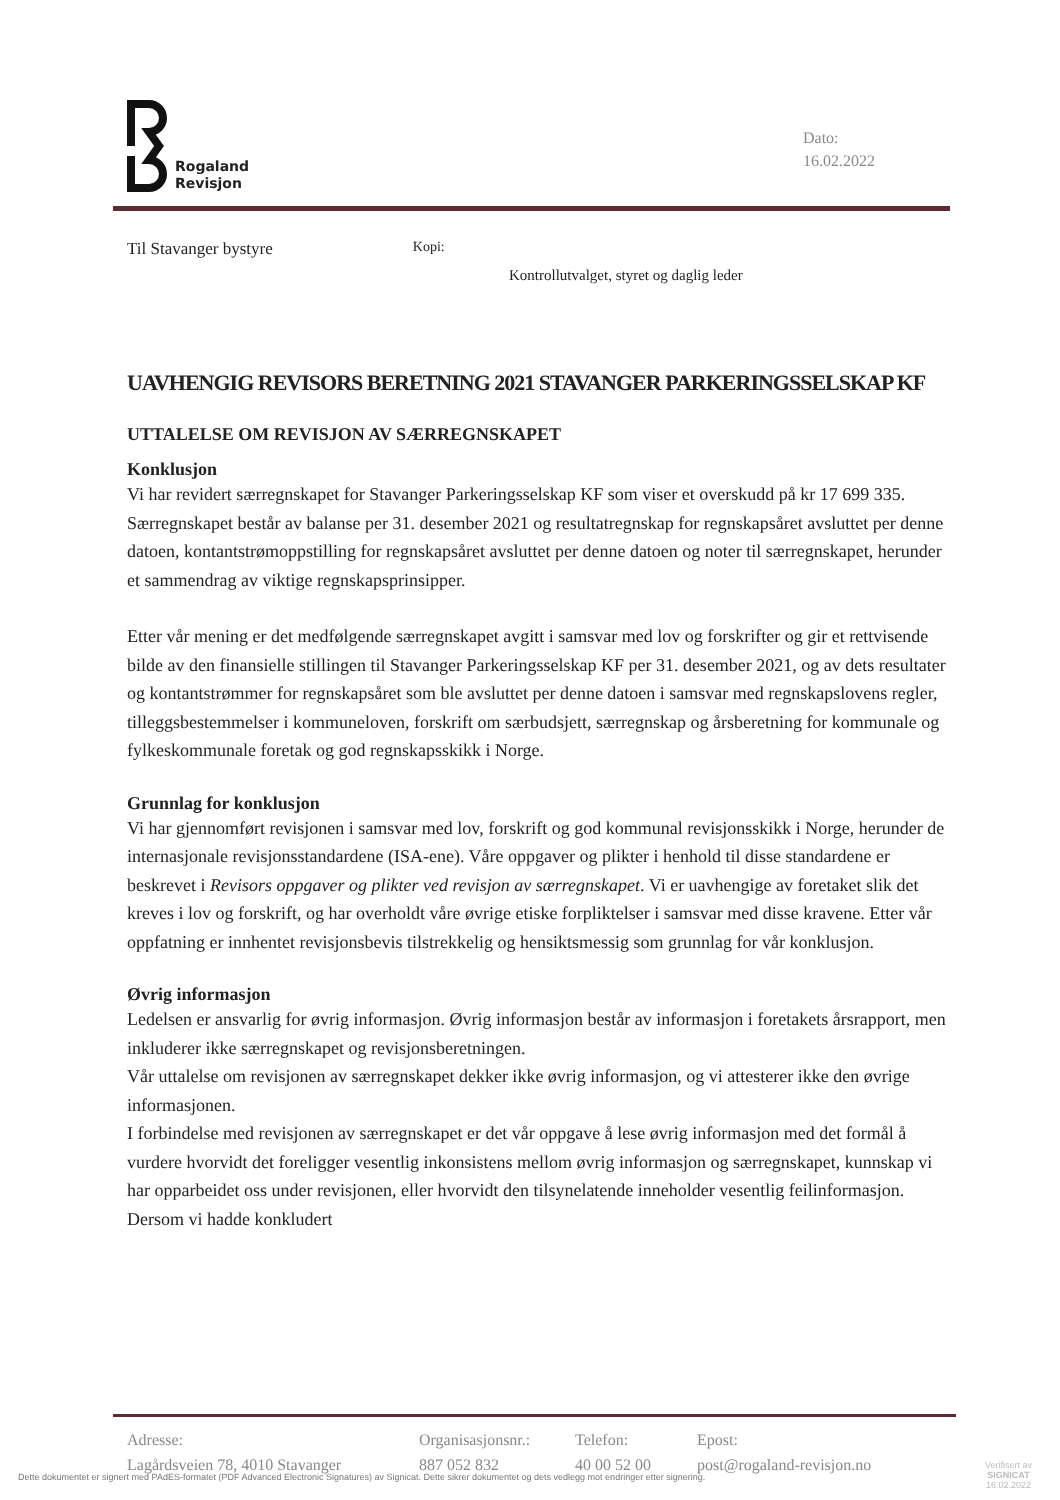Rogaland
Revisjon
Dato:
16.02.2022
Til Stavanger bystyre Kopi:
Kontrollutvalget, styret og daglig leder
UAVHENGIG REVISORS BERETNING 2021 STAVANGER PARKERINGSSELSKAP KF
UTTALELSE OM REVISJON AV SÆRREGNSKAPET
Konklusjon
Vi har revidert særregnskapet for Stavanger Parkeringsselskap KF som viser et overskudd på kr 17 699 335. Særregnskapet består av balanse per 31. desember 2021 og resultatregnskap for regnskapsåret avsluttet per denne datoen, kontantstrømoppstilling for regnskapsåret avsluttet per denne datoen og noter til særregnskapet, herunder et sammendrag av viktige regnskapsprinsipper.
Etter vår mening er det medfølgende særregnskapet avgitt i samsvar med lov og forskrifter og gir et rettvisende bilde av den finansielle stillingen til Stavanger Parkeringsselskap KF per 31. desember 2021, og av dets resultater og kontantstrømmer for regnskapsåret som ble avsluttet per denne datoen i samsvar med regnskapslovens regler, tilleggsbestemmelser i kommuneloven, forskrift om særbudsjett, særregnskap og årsberetning for kommunale og fylkeskommunale foretak og god regnskapsskikk i Norge.
Grunnlag for konklusjon
Vi har gjennomført revisjonen i samsvar med lov, forskrift og god kommunal revisjonsskikk i Norge, herunder de internasjonale revisjonsstandardene (ISA-ene). Våre oppgaver og plikter i henhold til disse standardene er beskrevet i Revisors oppgaver og plikter ved revisjon av særregnskapet. Vi er uavhengige av foretaket slik det kreves i lov og forskrift, og har overholdt våre øvrige etiske forpliktelser i samsvar med disse kravene. Etter vår oppfatning er innhentet revisjonsbevis tilstrekkelig og hensiktsmessig som grunnlag for vår konklusjon.
Øvrig informasjon
Ledelsen er ansvarlig for øvrig informasjon. Øvrig informasjon består av informasjon i foretakets årsrapport, men inkluderer ikke særregnskapet og revisjonsberetningen.
Vår uttalelse om revisjonen av særregnskapet dekker ikke øvrig informasjon, og vi attesterer ikke den øvrige informasjonen.
I forbindelse med revisjonen av særregnskapet er det vår oppgave å lese øvrig informasjon med det formål å vurdere hvorvidt det foreligger vesentlig inkonsistens mellom øvrig informasjon og særregnskapet, kunnskap vi har opparbeidet oss under revisjonen, eller hvorvidt den tilsynelatende inneholder vesentlig feilinformasjon. Dersom vi hadde konkludert
Adresse:
Lagårdsveien 78, 4010 Stavanger
Organisasjonsnr.:
887 052 832
Telefon:
40 00 52 00
Epost:
post@rogaland-revisjon.no
Dette dokumentet er signert med PAdES-formatet (PDF Advanced Electronic Signatures) av Signicat. Dette sikrer dokumentet og dets vedlegg mot endringer etter signering.
Verifisert av
SIGNICAT
16.02.2022